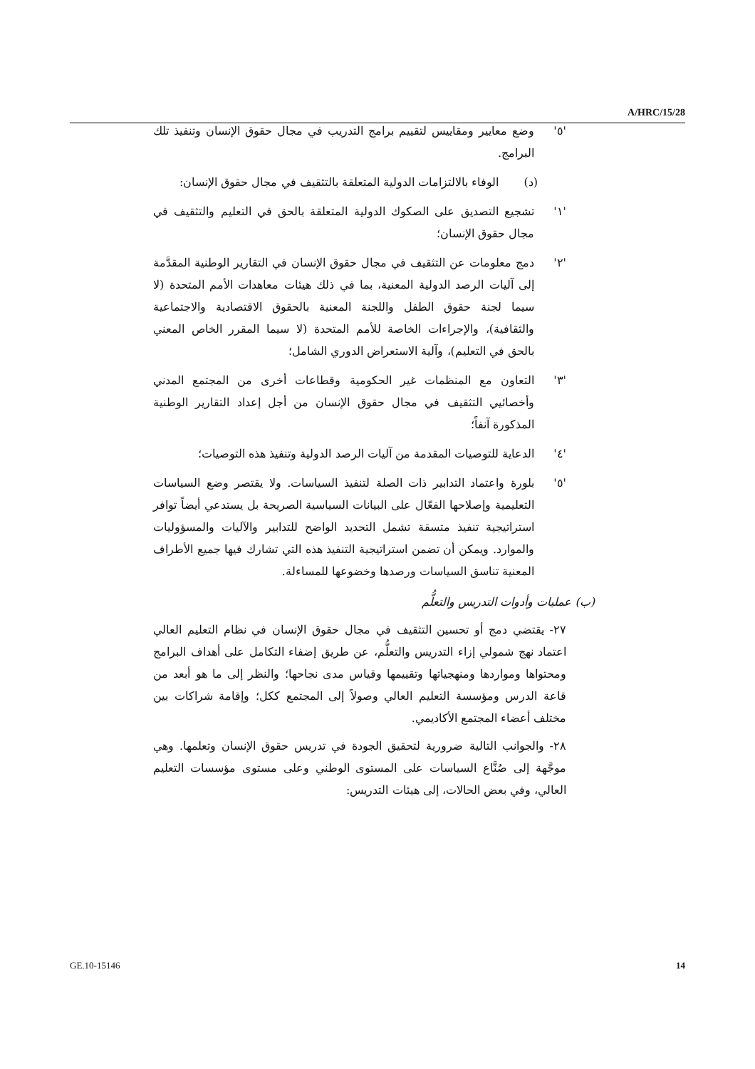A/HRC/15/28
'٥' وضع معايير ومقاييس لتقييم برامج التدريب في مجال حقوق الإنسان وتنفيذ تلك البرامج.
(د) الوفاء بالالتزامات الدولية المتعلقة بالتثقيف في مجال حقوق الإنسان:
'١' تشجيع التصديق على الصكوك الدولية المتعلقة بالحق في التعليم والتثقيف في مجال حقوق الإنسان؛
'٢' دمج معلومات عن التثقيف في مجال حقوق الإنسان في التقارير الوطنية المقدَّمة إلى آليات الرصد الدولية المعنية، بما في ذلك هيئات معاهدات الأمم المتحدة (لا سيما لجنة حقوق الطفل واللجنة المعنية بالحقوق الاقتصادية والاجتماعية والثقافية)، والإجراءات الخاصة للأمم المتحدة (لا سيما المقرر الخاص المعني بالحق في التعليم)، وآلية الاستعراض الدوري الشامل؛
'٣' التعاون مع المنظمات غير الحكومية وقطاعات أخرى من المجتمع المدني وأخصائيي التثقيف في مجال حقوق الإنسان من أجل إعداد التقارير الوطنية المذكورة آنفاً؛
'٤' الدعاية للتوصيات المقدمة من آليات الرصد الدولية وتنفيذ هذه التوصيات؛
'٥' بلورة واعتماد التدابير ذات الصلة لتنفيذ السياسات. ولا يقتصر وضع السياسات التعليمية وإصلاحها الفعّال على البيانات السياسية الصريحة بل يستدعي أيضاً توافر استراتيجية تنفيذ متسقة تشمل التحديد الواضح للتدابير والآليات والمسؤوليات والموارد. ويمكن أن تضمن استراتيجية التنفيذ هذه التي تشارك فيها جميع الأطراف المعنية تناسق السياسات ورصدها وخضوعها للمساءلة.
(ب) عمليات وأدوات التدريس والتعلُّم
٢٧- يقتضي دمج أو تحسين التثقيف في مجال حقوق الإنسان في نظام التعليم العالي اعتماد نهج شمولي إزاء التدريس والتعلُّم، عن طريق إضفاء التكامل على أهداف البرامج ومحتواها ومواردها ومنهجياتها وتقييمها وقياس مدى نجاحها؛ والنظر إلى ما هو أبعد من قاعة الدرس ومؤسسة التعليم العالي وصولاً إلى المجتمع ككل؛ وإقامة شراكات بين مختلف أعضاء المجتمع الأكاديمي.
٢٨- والجوانب التالية ضرورية لتحقيق الجودة في تدريس حقوق الإنسان وتعلمها. وهي موجَّهة إلى صُنَّاع السياسات على المستوى الوطني وعلى مستوى مؤسسات التعليم العالي، وفي بعض الحالات، إلى هيئات التدريس:
GE.10-15146 14